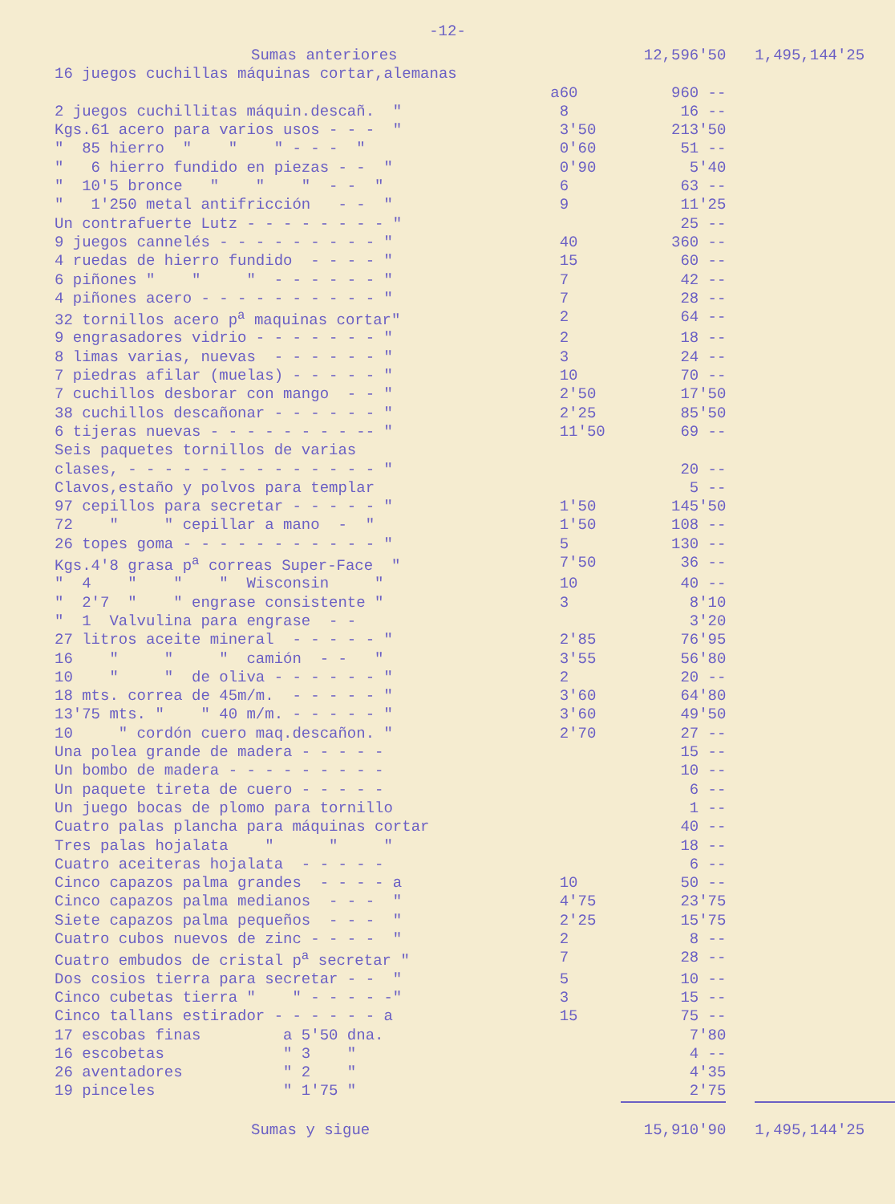-12-
| Sumas anteriores | | 12,596'50 | | 1,495,144'25 |
| 16 juegos cuchillas máquinas cortar,alemanas | | | | |
| a | 60 | 960 -- | | |
| 2 juegos cuchillitas máquin.descañ. " | 8 | 16 -- | | |
| Kgs.61 acero para varios usos - - - " | 3'50 | 213'50 | | |
| " 85 hierro " " " - - - " | 0'60 | 51 -- | | |
| " 6 hierro fundido en piezas - - " | 0'90 | 5'40 | | |
| " 10'5 bronce " " " - - " | 6 | 63 -- | | |
| " 1'250 metal antifricción - - " | 9 | 11'25 | | |
| Un contrafuerte Lutz - - - - - - - - " | | 25 -- | | |
| 9 juegos cannelés - - - - - - - - - " | 40 | 360 -- | | |
| 4 ruedas de hierro fundido - - - - " | 15 | 60 -- | | |
| 6 piñones " " " - - - - - - " | 7 | 42 -- | | |
| 4 piñones acero - - - - - - - - - - " | 7 | 28 -- | | |
| 32 tornillos acero p<sup>a</sup> maquinas cortar" | 2 | 64 -- | | |
| 9 engrasadores vidrio - - - - - - - " | 2 | 18 -- | | |
| 8 limas varias, nuevas - - - - - - " | 3 | 24 -- | | |
| 7 piedras afilar (muelas) - - - - - " | 10 | 70 -- | | |
| 7 cuchillos desborar con mango - - " | 2'50 | 17'50 | | |
| 38 cuchillos descañonar - - - - - - " | 2'25 | 85'50 | | |
| 6 tijeras nuevas - - - - - - - - -- " | 11'50 | 69 -- | | |
| Seis paquetes tornillos de varias | | | | |
| clases, - - - - - - - - - - - - - - " | | 20 -- | | |
| Clavos,estaño y polvos para templar | | 5 -- | | |
| 97 cepillos para secretar - - - - - " | 1'50 | 145'50 | | |
| 72 " " cepillar a mano - " | 1'50 | 108 -- | | |
| 26 topes goma - - - - - - - - - - - " | 5 | 130 -- | | |
| Kgs.4'8 grasa p<sup>a</sup> correas Super-Face " | 7'50 | 36 -- | | |
| " 4 " " " Wisconsin " | 10 | 40 -- | | |
| " 2'7 " " engrase consistente " | 3 | 8'10 | | |
| " 1 Valvulina para engrase - - | | 3'20 | | |
| 27 litros aceite mineral - - - - - " | 2'85 | 76'95 | | |
| 16 " " " camión - - " | 3'55 | 56'80 | | |
| 10 " " de oliva - - - - - - " | 2 | 20 -- | | |
| 18 mts. correa de 45m/m. - - - - - " | 3'60 | 64'80 | | |
| 13'75 mts. " " 40 m/m. - - - - - " | 3'60 | 49'50 | | |
| 10 " cordón cuero maq.descañon. " | 2'70 | 27 -- | | |
| Una polea grande de madera - - - - - | | 15 -- | | |
| Un bombo de madera - - - - - - - - - | | 10 -- | | |
| Un paquete tireta de cuero - - - - - | | 6 -- | | |
| Un juego bocas de plomo para tornillo | | 1 -- | | |
| Cuatro palas plancha para máquinas cortar | | 40 -- | | |
| Tres palas hojalata " " " | | 18 -- | | |
| Cuatro aceiteras hojalata - - - - - | | 6 -- | | |
| Cinco capazos palma grandes - - - - a | 10 | 50 -- | | |
| Cinco capazos palma medianos - - - " | 4'75 | 23'75 | | |
| Siete capazos palma pequeños - - - " | 2'25 | 15'75 | | |
| Cuatro cubos nuevos de zinc - - - - " | 2 | 8 -- | | |
| Cuatro embudos de cristal p<sup>a</sup> secretar " | 7 | 28 -- | | |
| Dos cosios tierra para secretar - - " | 5 | 10 -- | | |
| Cinco cubetas tierra " " - - - - -" | 3 | 15 -- | | |
| Cinco tallans estirador - - - - - - a | 15 | 75 -- | | |
| 17 escobas finas a 5'50 dna. | | 7'80 | | |
| 16 escobetas " 3 " | | 4 -- | | |
| 26 aventadores " 2 " | | 4'35 | | |
| 19 pinceles " 1'75 " | | 2'75 | | |
| Sumas y sigue | | 15,910'90 | | 1,495,144'25 |